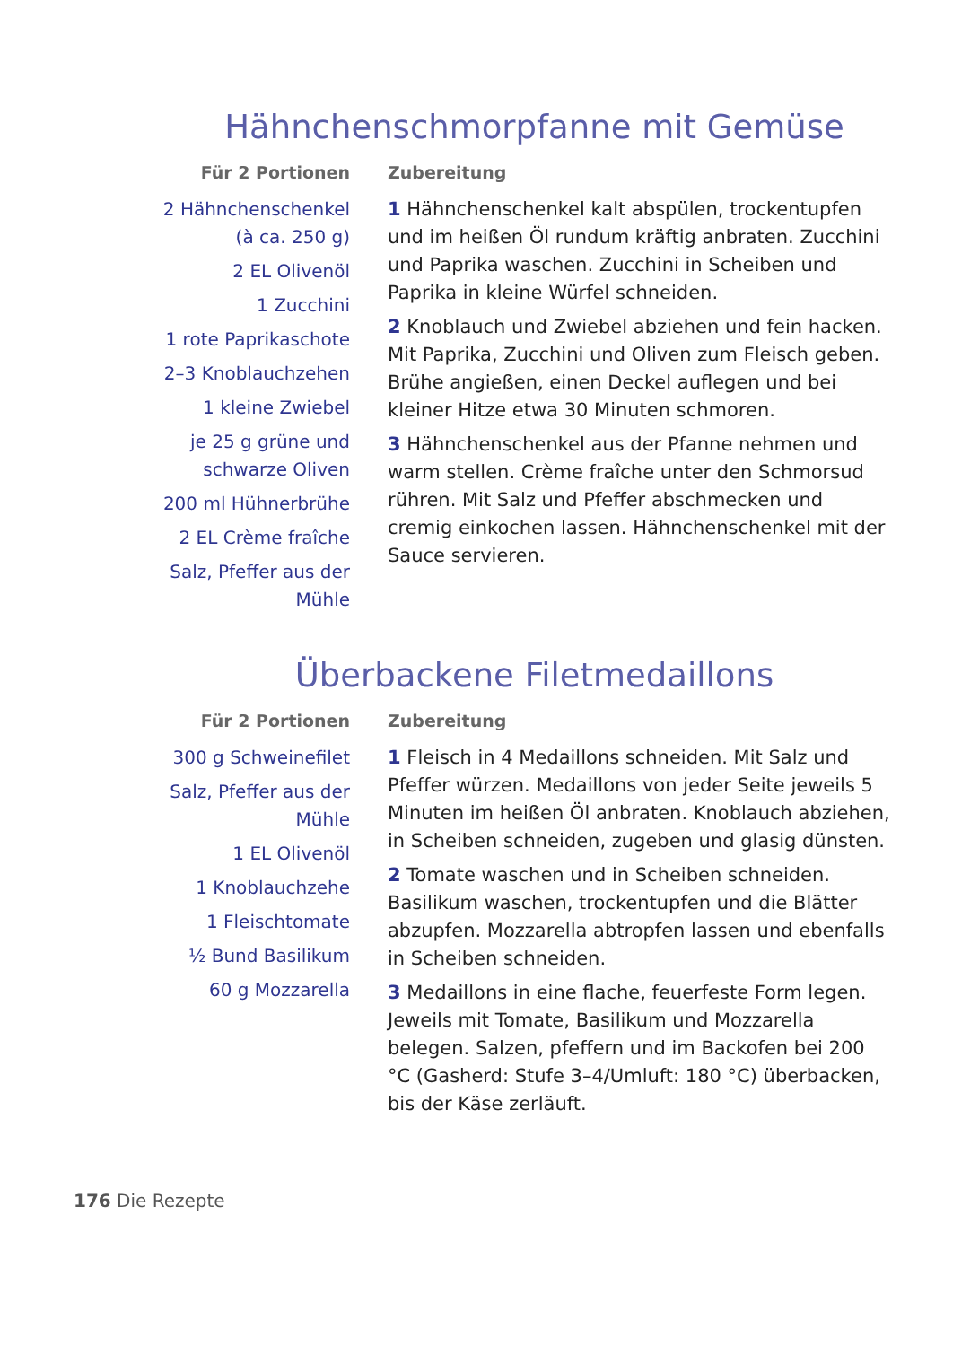Hähnchenschmorpfanne mit Gemüse
Für 2 Portionen
2 Hähnchenschenkel
(à ca. 250 g)
2 EL Olivenöl
1 Zucchini
1 rote Paprikaschote
2–3 Knoblauchzehen
1 kleine Zwiebel
je 25 g grüne und
schwarze Oliven
200 ml Hühnerbrühe
2 EL Crème fraîche
Salz, Pfeffer aus der
Mühle
Zubereitung
1 Hähnchenschenkel kalt abspülen, trockentupfen und im heißen Öl rundum kräftig anbraten. Zucchini und Paprika waschen. Zucchini in Scheiben und Paprika in kleine Würfel schneiden.
2 Knoblauch und Zwiebel abziehen und fein hacken. Mit Paprika, Zucchini und Oliven zum Fleisch geben. Brühe angießen, einen Deckel auflegen und bei kleiner Hitze etwa 30 Minuten schmoren.
3 Hähnchenschenkel aus der Pfanne nehmen und warm stellen. Crème fraîche unter den Schmorsud rühren. Mit Salz und Pfeffer abschmecken und cremig einkochen lassen. Hähnchenschenkel mit der Sauce servieren.
Überbackene Filetmedaillons
Für 2 Portionen
300 g Schweinefilet
Salz, Pfeffer aus der
Mühle
1 EL Olivenöl
1 Knoblauchzehe
1 Fleischtomate
½ Bund Basilikum
60 g Mozzarella
Zubereitung
1 Fleisch in 4 Medaillons schneiden. Mit Salz und Pfeffer würzen. Medaillons von jeder Seite jeweils 5 Minuten im heißen Öl anbraten. Knoblauch abziehen, in Scheiben schneiden, zugeben und glasig dünsten.
2 Tomate waschen und in Scheiben schneiden. Basilikum waschen, trockentupfen und die Blätter abzupfen. Mozzarella abtropfen lassen und ebenfalls in Scheiben schneiden.
3 Medaillons in eine flache, feuerfeste Form legen. Jeweils mit Tomate, Basilikum und Mozzarella belegen. Salzen, pfeffern und im Backofen bei 200 °C (Gasherd: Stufe 3–4/Umluft: 180 °C) überbacken, bis der Käse zerläuft.
176 Die Rezepte